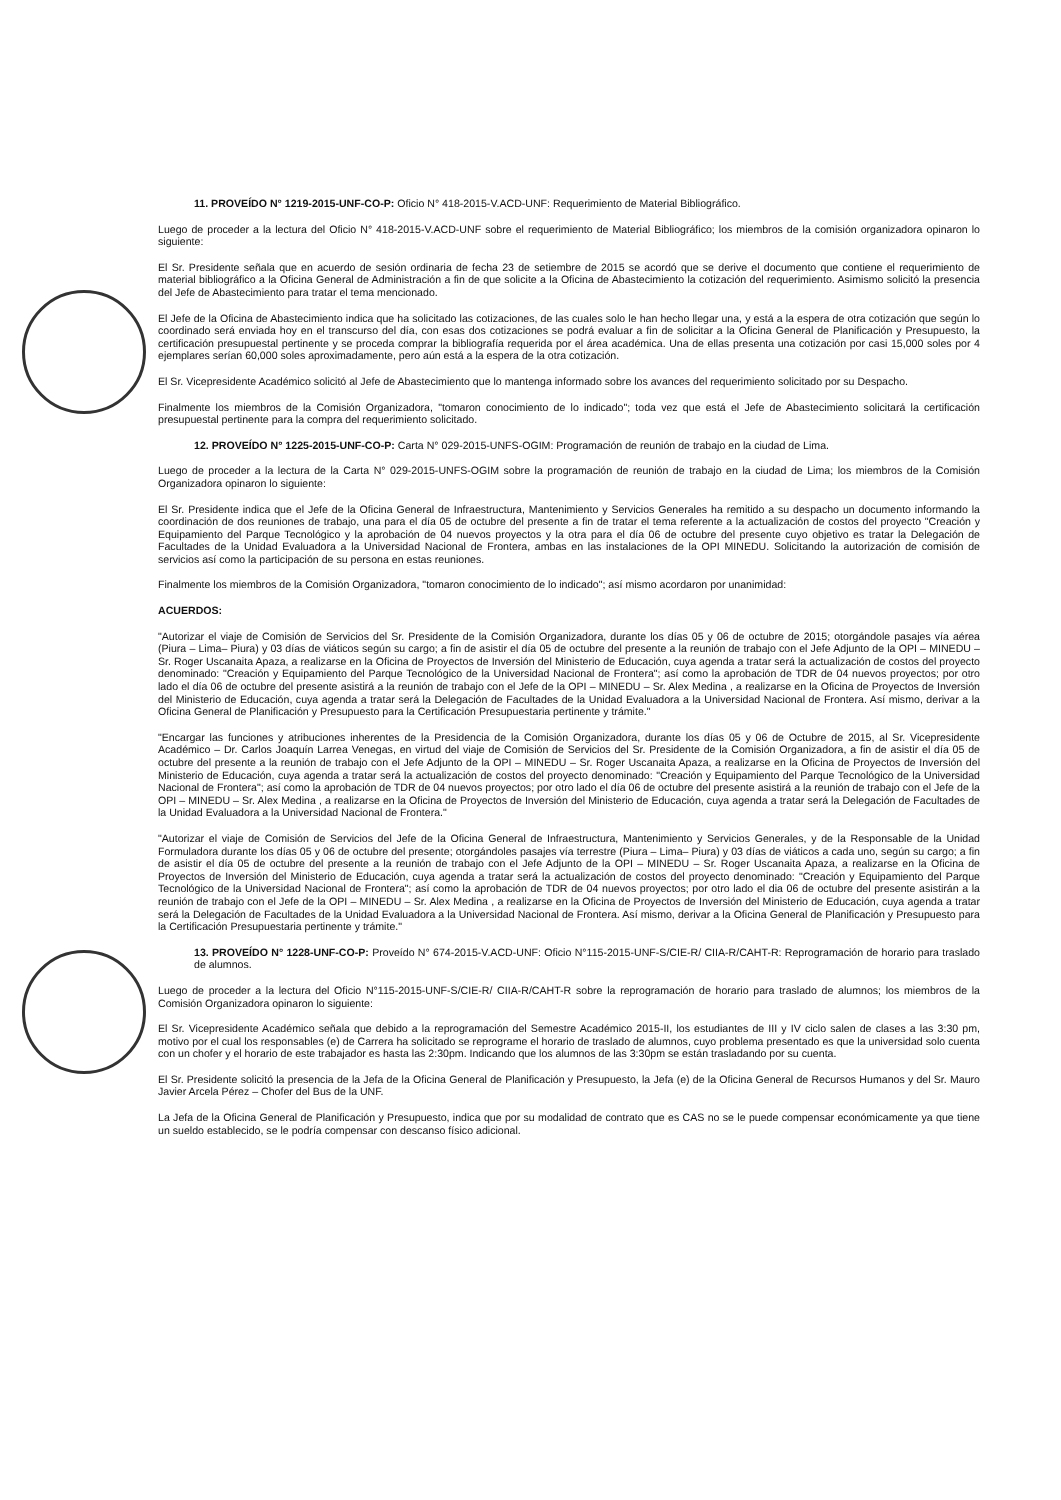11. PROVEÍDO N° 1219-2015-UNF-CO-P: Oficio N° 418-2015-V.ACD-UNF: Requerimiento de Material Bibliográfico.
Luego de proceder a la lectura del Oficio N° 418-2015-V.ACD-UNF sobre el requerimiento de Material Bibliográfico; los miembros de la comisión organizadora opinaron lo siguiente:
El Sr. Presidente señala que en acuerdo de sesión ordinaria de fecha 23 de setiembre de 2015 se acordó que se derive el documento que contiene el requerimiento de material bibliográfico a la Oficina General de Administración a fin de que solicite a la Oficina de Abastecimiento la cotización del requerimiento. Asimismo solicitó la presencia del Jefe de Abastecimiento para tratar el tema mencionado.
El Jefe de la Oficina de Abastecimiento indica que ha solicitado las cotizaciones, de las cuales solo le han hecho llegar una, y está a la espera de otra cotización que según lo coordinado será enviada hoy en el transcurso del día, con esas dos cotizaciones se podrá evaluar a fin de solicitar a la Oficina General de Planificación y Presupuesto, la certificación presupuestal pertinente y se proceda comprar la bibliografía requerida por el área académica. Una de ellas presenta una cotización por casi 15,000 soles por 4 ejemplares serían 60,000 soles aproximadamente, pero aún está a la espera de la otra cotización.
El Sr. Vicepresidente Académico solicitó al Jefe de Abastecimiento que lo mantenga informado sobre los avances del requerimiento solicitado por su Despacho.
Finalmente los miembros de la Comisión Organizadora, "tomaron conocimiento de lo indicado"; toda vez que está el Jefe de Abastecimiento solicitará la certificación presupuestal pertinente para la compra del requerimiento solicitado.
12. PROVEÍDO N° 1225-2015-UNF-CO-P: Carta N° 029-2015-UNFS-OGIM: Programación de reunión de trabajo en la ciudad de Lima.
Luego de proceder a la lectura de la Carta N° 029-2015-UNFS-OGIM sobre la programación de reunión de trabajo en la ciudad de Lima; los miembros de la Comisión Organizadora opinaron lo siguiente:
El Sr. Presidente indica que el Jefe de la Oficina General de Infraestructura, Mantenimiento y Servicios Generales ha remitido a su despacho un documento informando la coordinación de dos reuniones de trabajo, una para el día 05 de octubre del presente a fin de tratar el tema referente a la actualización de costos del proyecto "Creación y Equipamiento del Parque Tecnológico y la aprobación de 04 nuevos proyectos y la otra para el día 06 de octubre del presente cuyo objetivo es tratar la Delegación de Facultades de la Unidad Evaluadora a la Universidad Nacional de Frontera, ambas en las instalaciones de la OPI MINEDU. Solicitando la autorización de comisión de servicios así como la participación de su persona en estas reuniones.
Finalmente los miembros de la Comisión Organizadora, "tomaron conocimiento de lo indicado"; así mismo acordaron por unanimidad:
ACUERDOS:
"Autorizar el viaje de Comisión de Servicios del Sr. Presidente de la Comisión Organizadora, durante los días 05 y 06 de octubre de 2015; otorgándole pasajes vía aérea (Piura – Lima– Piura) y 03 días de viáticos según su cargo; a fin de asistir el día 05 de octubre del presente a la reunión de trabajo con el Jefe Adjunto de la OPI – MINEDU – Sr. Roger Uscanaita Apaza, a realizarse en la Oficina de Proyectos de Inversión del Ministerio de Educación, cuya agenda a tratar será la actualización de costos del proyecto denominado: "Creación y Equipamiento del Parque Tecnológico de la Universidad Nacional de Frontera"; así como la aprobación de TDR de 04 nuevos proyectos; por otro lado el día 06 de octubre del presente asistirá a la reunión de trabajo con el Jefe de la OPI – MINEDU – Sr. Alex Medina , a realizarse en la Oficina de Proyectos de Inversión del Ministerio de Educación, cuya agenda a tratar será la Delegación de Facultades de la Unidad Evaluadora a la Universidad Nacional de Frontera. Así mismo, derivar a la Oficina General de Planificación y Presupuesto para la Certificación Presupuestaria pertinente y trámite."
"Encargar las funciones y atribuciones inherentes de la Presidencia de la Comisión Organizadora, durante los días 05 y 06 de Octubre de 2015, al Sr. Vicepresidente Académico – Dr. Carlos Joaquín Larrea Venegas, en virtud del viaje de Comisión de Servicios del Sr. Presidente de la Comisión Organizadora, a fin de asistir el día 05 de octubre del presente a la reunión de trabajo con el Jefe Adjunto de la OPI – MINEDU – Sr. Roger Uscanaita Apaza, a realizarse en la Oficina de Proyectos de Inversión del Ministerio de Educación, cuya agenda a tratar será la actualización de costos del proyecto denominado: "Creación y Equipamiento del Parque Tecnológico de la Universidad Nacional de Frontera"; así como la aprobación de TDR de 04 nuevos proyectos; por otro lado el día 06 de octubre del presente asistirá a la reunión de trabajo con el Jefe de la OPI – MINEDU – Sr. Alex Medina , a realizarse en la Oficina de Proyectos de Inversión del Ministerio de Educación, cuya agenda a tratar será la Delegación de Facultades de la Unidad Evaluadora a la Universidad Nacional de Frontera."
"Autorizar el viaje de Comisión de Servicios del Jefe de la Oficina General de Infraestructura, Mantenimiento y Servicios Generales, y de la Responsable de la Unidad Formuladora durante los días 05 y 06 de octubre del presente; otorgándoles pasajes vía terrestre (Piura – Lima– Piura) y 03 días de viáticos a cada uno, según su cargo; a fin de asistir el día 05 de octubre del presente a la reunión de trabajo con el Jefe Adjunto de la OPI – MINEDU – Sr. Roger Uscanaita Apaza, a realizarse en la Oficina de Proyectos de Inversión del Ministerio de Educación, cuya agenda a tratar será la actualización de costos del proyecto denominado: "Creación y Equipamiento del Parque Tecnológico de la Universidad Nacional de Frontera"; así como la aprobación de TDR de 04 nuevos proyectos; por otro lado el dia 06 de octubre del presente asistirán a la reunión de trabajo con el Jefe de la OPI – MINEDU – Sr. Alex Medina , a realizarse en la Oficina de Proyectos de Inversión del Ministerio de Educación, cuya agenda a tratar será la Delegación de Facultades de la Unidad Evaluadora a la Universidad Nacional de Frontera. Así mismo, derivar a la Oficina General de Planificación y Presupuesto para la Certificación Presupuestaria pertinente y trámite."
13. PROVEÍDO N° 1228-UNF-CO-P: Proveído N° 674-2015-V.ACD-UNF: Oficio N°115-2015-UNF-S/CIE-R/ CIIA-R/CAHT-R: Reprogramación de horario para traslado de alumnos.
Luego de proceder a la lectura del Oficio N°115-2015-UNF-S/CIE-R/ CIIA-R/CAHT-R sobre la reprogramación de horario para traslado de alumnos; los miembros de la Comisión Organizadora opinaron lo siguiente:
El Sr. Vicepresidente Académico señala que debido a la reprogramación del Semestre Académico 2015-II, los estudiantes de III y IV ciclo salen de clases a las 3:30 pm, motivo por el cual los responsables (e) de Carrera ha solicitado se reprograme el horario de traslado de alumnos, cuyo problema presentado es que la universidad solo cuenta con un chofer y el horario de este trabajador es hasta las 2:30pm. Indicando que los alumnos de las 3:30pm se están trasladando por su cuenta.
El Sr. Presidente solicitó la presencia de la Jefa de la Oficina General de Planificación y Presupuesto, la Jefa (e) de la Oficina General de Recursos Humanos y del Sr. Mauro Javier Arcela Pérez – Chofer del Bus de la UNF.
La Jefa de la Oficina General de Planificación y Presupuesto, indica que por su modalidad de contrato que es CAS no se le puede compensar económicamente ya que tiene un sueldo establecido, se le podría compensar con descanso físico adicional.